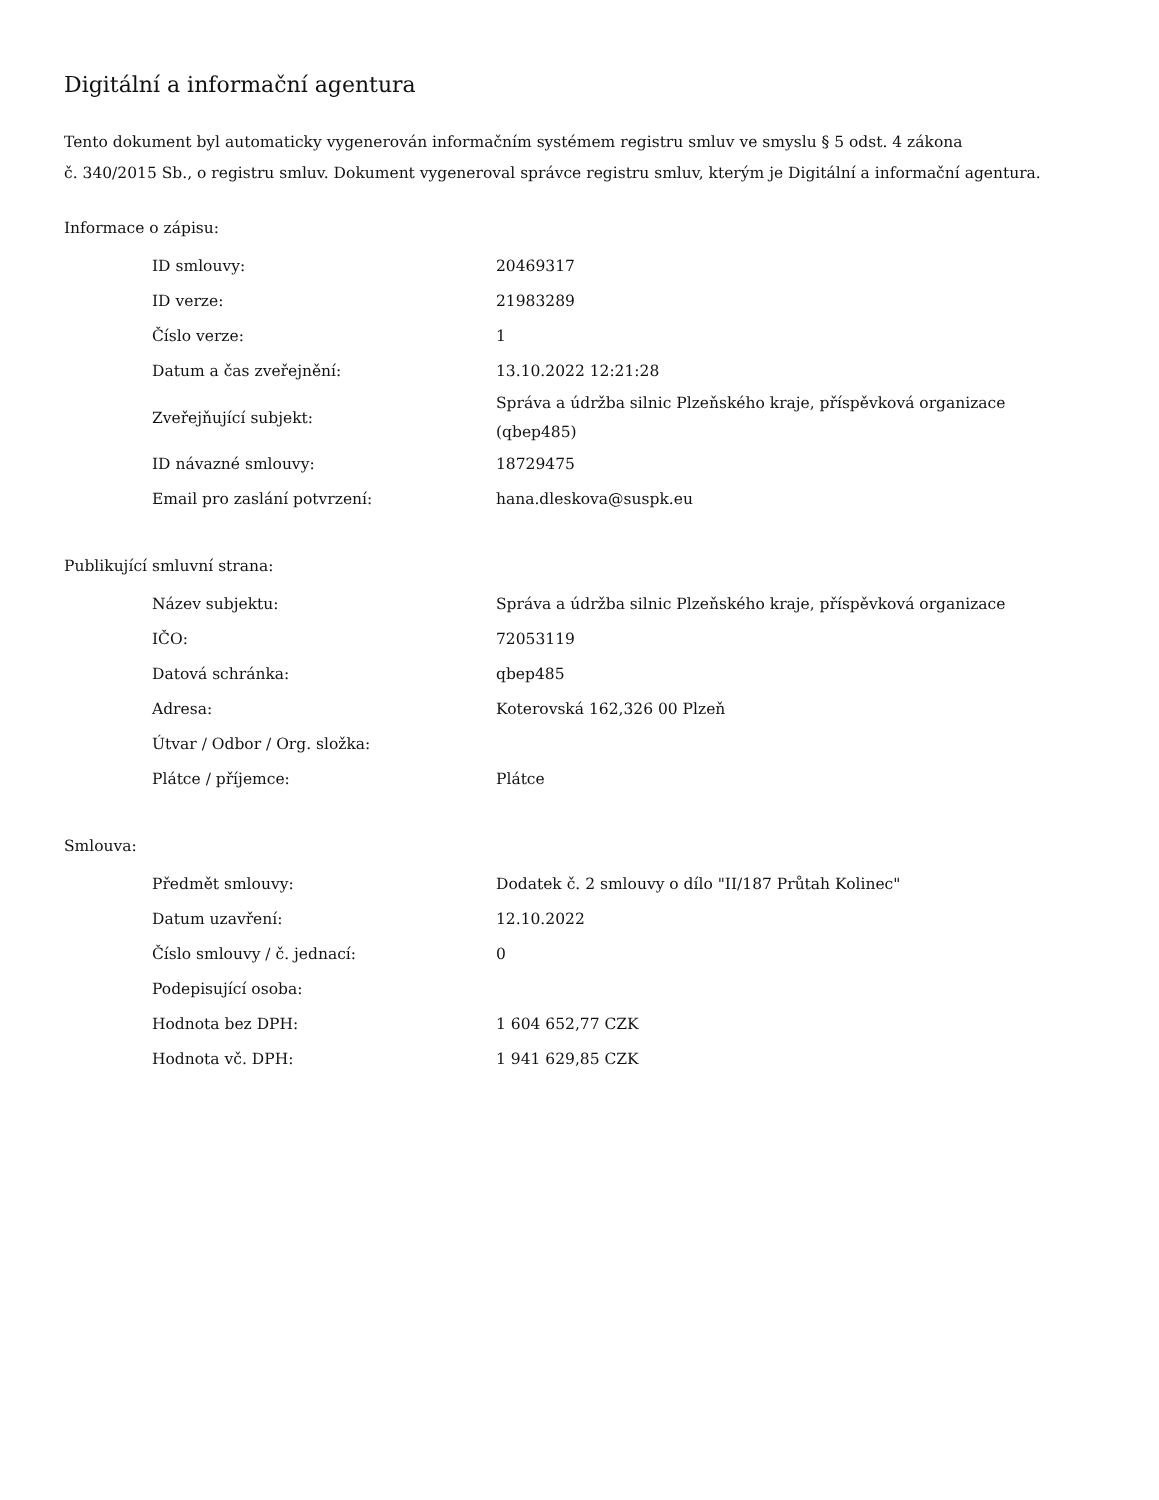Digitální a informační agentura
Tento dokument byl automaticky vygenerován informačním systémem registru smluv ve smyslu § 5 odst. 4 zákona
č. 340/2015 Sb., o registru smluv. Dokument vygeneroval správce registru smluv, kterým je Digitální a informační agentura.
Informace o zápisu:
| ID smlouvy: | 20469317 |
| ID verze: | 21983289 |
| Číslo verze: | 1 |
| Datum a čas zveřejnění: | 13.10.2022 12:21:28 |
| Zveřejňující subjekt: | Správa a údržba silnic Plzeňského kraje, příspěvková organizace (qbep485) |
| ID návazné smlouvy: | 18729475 |
| Email pro zaslání potvrzení: | hana.dleskova@suspk.eu |
Publikující smluvní strana:
| Název subjektu: | Správa a údržba silnic Plzeňského kraje, příspěvková organizace |
| IČO: | 72053119 |
| Datová schránka: | qbep485 |
| Adresa: | Koterovská 162,326 00 Plzeň |
| Útvar / Odbor / Org. složka: | |
| Plátce / příjemce: | Plátce |
Smlouva:
| Předmět smlouvy: | Dodatek č. 2 smlouvy o dílo "II/187 Průtah Kolinec" |
| Datum uzavření: | 12.10.2022 |
| Číslo smlouvy / č. jednací: | 0 |
| Podepisující osoba: | |
| Hodnota bez DPH: | 1 604 652,77 CZK |
| Hodnota vč. DPH: | 1 941 629,85 CZK |